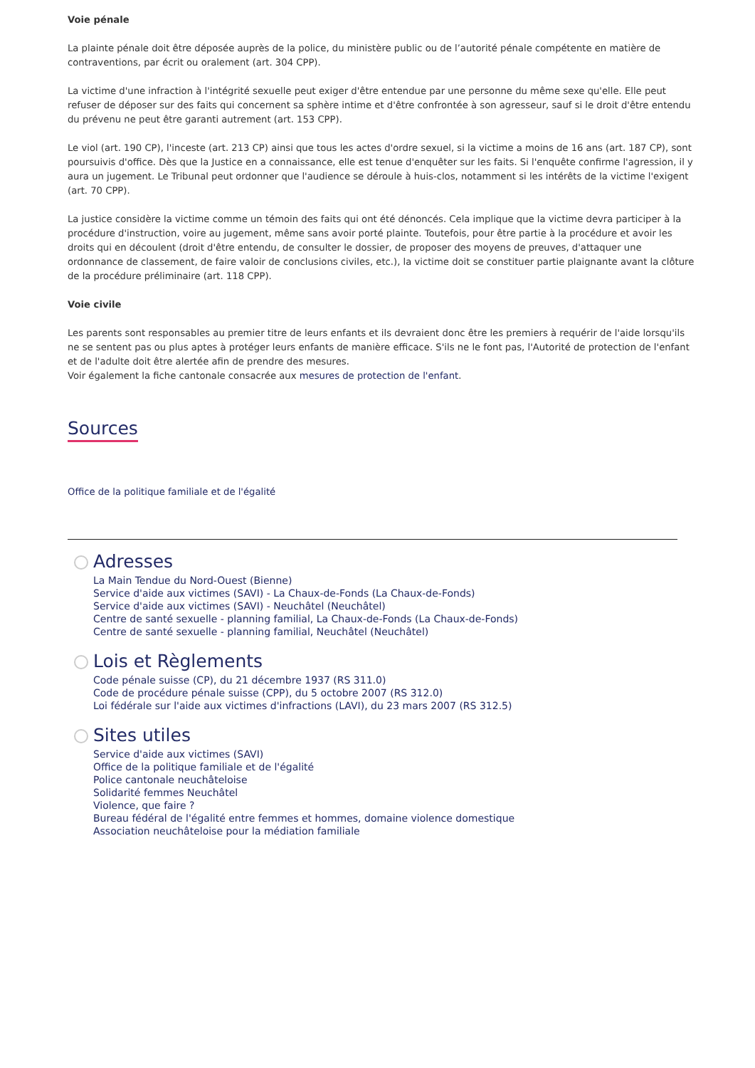Voie pénale
La plainte pénale doit être déposée auprès de la police, du ministère public ou de l’autorité pénale compétente en matière de contraventions, par écrit ou oralement (art. 304 CPP).
La victime d'une infraction à l'intégrité sexuelle peut exiger d'être entendue par une personne du même sexe qu'elle. Elle peut refuser de déposer sur des faits qui concernent sa sphère intime et d'être confrontée à son agresseur, sauf si le droit d'être entendu du prévenu ne peut être garanti autrement (art. 153 CPP).
Le viol (art. 190 CP), l'inceste (art. 213 CP) ainsi que tous les actes d'ordre sexuel, si la victime a moins de 16 ans (art. 187 CP), sont poursuivis d'office. Dès que la Justice en a connaissance, elle est tenue d'enquêter sur les faits. Si l'enquête confirme l'agression, il y aura un jugement. Le Tribunal peut ordonner que l'audience se déroule à huis-clos, notamment si les intérêts de la victime l'exigent (art. 70 CPP).
La justice considère la victime comme un témoin des faits qui ont été dénoncés. Cela implique que la victime devra participer à la procédure d'instruction, voire au jugement, même sans avoir porté plainte. Toutefois, pour être partie à la procédure et avoir les droits qui en découlent (droit d'être entendu, de consulter le dossier, de proposer des moyens de preuves, d'attaquer une ordonnance de classement, de faire valoir de conclusions civiles, etc.), la victime doit se constituer partie plaignante avant la clôture de la procédure préliminaire (art. 118 CPP).
Voie civile
Les parents sont responsables au premier titre de leurs enfants et ils devraient donc être les premiers à requérir de l'aide lorsqu'ils ne se sentent pas ou plus aptes à protéger leurs enfants de manière efficace. S'ils ne le font pas, l'Autorité de protection de l'enfant et de l'adulte doit être alertée afin de prendre des mesures.
Voir également la fiche cantonale consacrée aux mesures de protection de l'enfant.
Sources
Office de la politique familiale et de l'égalité
Adresses
La Main Tendue du Nord-Ouest (Bienne)
Service d'aide aux victimes (SAVI) - La Chaux-de-Fonds (La Chaux-de-Fonds)
Service d'aide aux victimes (SAVI) - Neuchâtel (Neuchâtel)
Centre de santé sexuelle - planning familial, La Chaux-de-Fonds (La Chaux-de-Fonds)
Centre de santé sexuelle - planning familial, Neuchâtel (Neuchâtel)
Lois et Règlements
Code pénale suisse (CP), du 21 décembre 1937 (RS 311.0)
Code de procédure pénale suisse (CPP), du 5 octobre 2007 (RS 312.0)
Loi fédérale sur l'aide aux victimes d'infractions (LAVI), du 23 mars 2007 (RS 312.5)
Sites utiles
Service d'aide aux victimes (SAVI)
Office de la politique familiale et de l'égalité
Police cantonale neuchâteloise
Solidarité femmes Neuchâtel
Violence, que faire ?
Bureau fédéral de l'égalité entre femmes et hommes, domaine violence domestique
Association neuchâteloise pour la médiation familiale